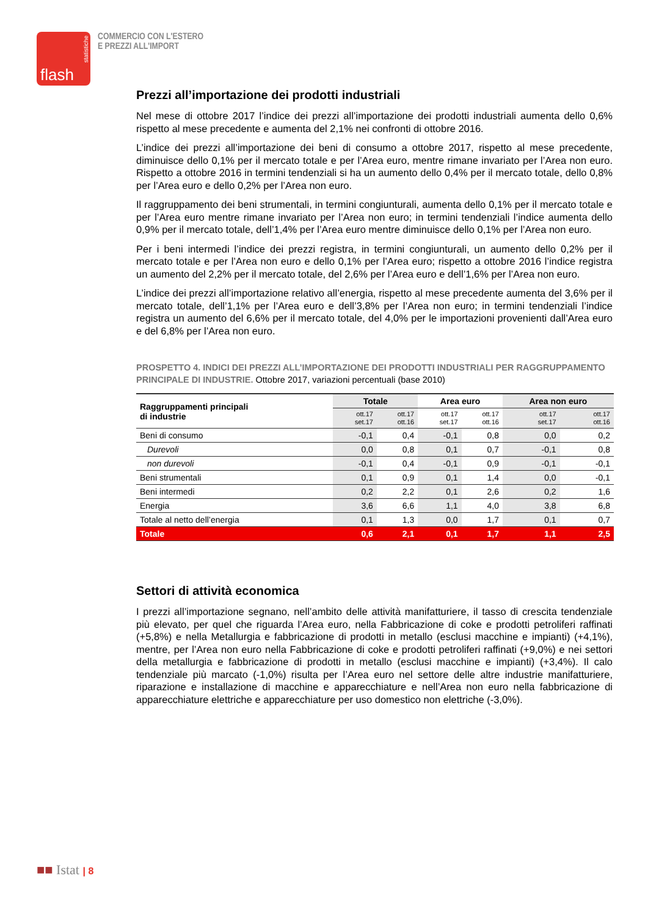statistiche
flash
COMMERCIO CON L'ESTERO
E PREZZI ALL'IMPORT
Prezzi all’importazione dei prodotti industriali
Nel mese di ottobre 2017 l’indice dei prezzi all’importazione dei prodotti industriali aumenta dello 0,6% rispetto al mese precedente e aumenta del 2,1% nei confronti di ottobre 2016.
L’indice dei prezzi all’importazione dei beni di consumo a ottobre 2017, rispetto al mese precedente, diminuisce dello 0,1% per il mercato totale e per l’Area euro, mentre rimane invariato per l’Area non euro. Rispetto a ottobre 2016 in termini tendenziali si ha un aumento dello 0,4% per il mercato totale, dello 0,8% per l’Area euro e dello 0,2% per l’Area non euro.
Il raggruppamento dei beni strumentali, in termini congiunturali, aumenta dello 0,1% per il mercato totale e per l’Area euro mentre rimane invariato per l’Area non euro; in termini tendenziali l’indice aumenta dello 0,9% per il mercato totale, dell’1,4% per l’Area euro mentre diminuisce dello 0,1% per l’Area non euro.
Per i beni intermedi l’indice dei prezzi registra, in termini congiunturali, un aumento dello 0,2% per il mercato totale e per l’Area non euro e dello 0,1% per l’Area euro; rispetto a ottobre 2016 l’indice registra un aumento del 2,2% per il mercato totale, del 2,6% per l’Area euro e dell’1,6% per l’Area non euro.
L’indice dei prezzi all’importazione relativo all’energia, rispetto al mese precedente aumenta del 3,6% per il mercato totale, dell’1,1% per l’Area euro e dell’3,8% per l’Area non euro; in termini tendenziali l’indice registra un aumento del 6,6% per il mercato totale, del 4,0% per le importazioni provenienti dall’Area euro e del 6,8% per l’Area non euro.
PROSPETTO 4. INDICI DEI PREZZI ALL’IMPORTAZIONE DEI PRODOTTI INDUSTRIALI PER RAGGRUPPAMENTO PRINCIPALE DI INDUSTRIE. Ottobre 2017, variazioni percentuali (base 2010)
| Raggruppamenti principali di industrie | Totale | | Area euro | | Area non euro | |
| --- | --- | --- | --- | --- | --- | --- |
| | ott.17 set.17 | ott.17 ott.16 | ott.17 set.17 | ott.17 ott.16 | ott.17 set.17 | ott.17 ott.16 |
| Beni di consumo | -0,1 | 0,4 | -0,1 | 0,8 | 0,0 | 0,2 |
| Durevoli | 0,0 | 0,8 | 0,1 | 0,7 | -0,1 | 0,8 |
| non durevoli | -0,1 | 0,4 | -0,1 | 0,9 | -0,1 | -0,1 |
| Beni strumentali | 0,1 | 0,9 | 0,1 | 1,4 | 0,0 | -0,1 |
| Beni intermedi | 0,2 | 2,2 | 0,1 | 2,6 | 0,2 | 1,6 |
| Energia | 3,6 | 6,6 | 1,1 | 4,0 | 3,8 | 6,8 |
| Totale al netto dell’energia | 0,1 | 1,3 | 0,0 | 1,7 | 0,1 | 0,7 |
| Totale | 0,6 | 2,1 | 0,1 | 1,7 | 1,1 | 2,5 |
Settori di attività economica
I prezzi all’importazione segnano, nell’ambito delle attività manifatturiere, il tasso di crescita tendenziale più elevato, per quel che riguarda l’Area euro, nella Fabbricazione di coke e prodotti petroliferi raffinati (+5,8%) e nella Metallurgia e fabbricazione di prodotti in metallo (esclusi macchine e impianti) (+4,1%), mentre, per l’Area non euro nella Fabbricazione di coke e prodotti petroliferi raffinati (+9,0%) e nei settori della metallurgia e fabbricazione di prodotti in metallo (esclusi macchine e impianti) (+3,4%). Il calo tendenziale più marcato (-1,0%) risulta per l’Area euro nel settore delle altre industrie manifatturiere, riparazione e installazione di macchine e apparecchiature e nell’Area non euro nella fabbricazione di apparecchiature elettriche e apparecchiature per uso domestico non elettriche (-3,0%).
■■ Istat | 8